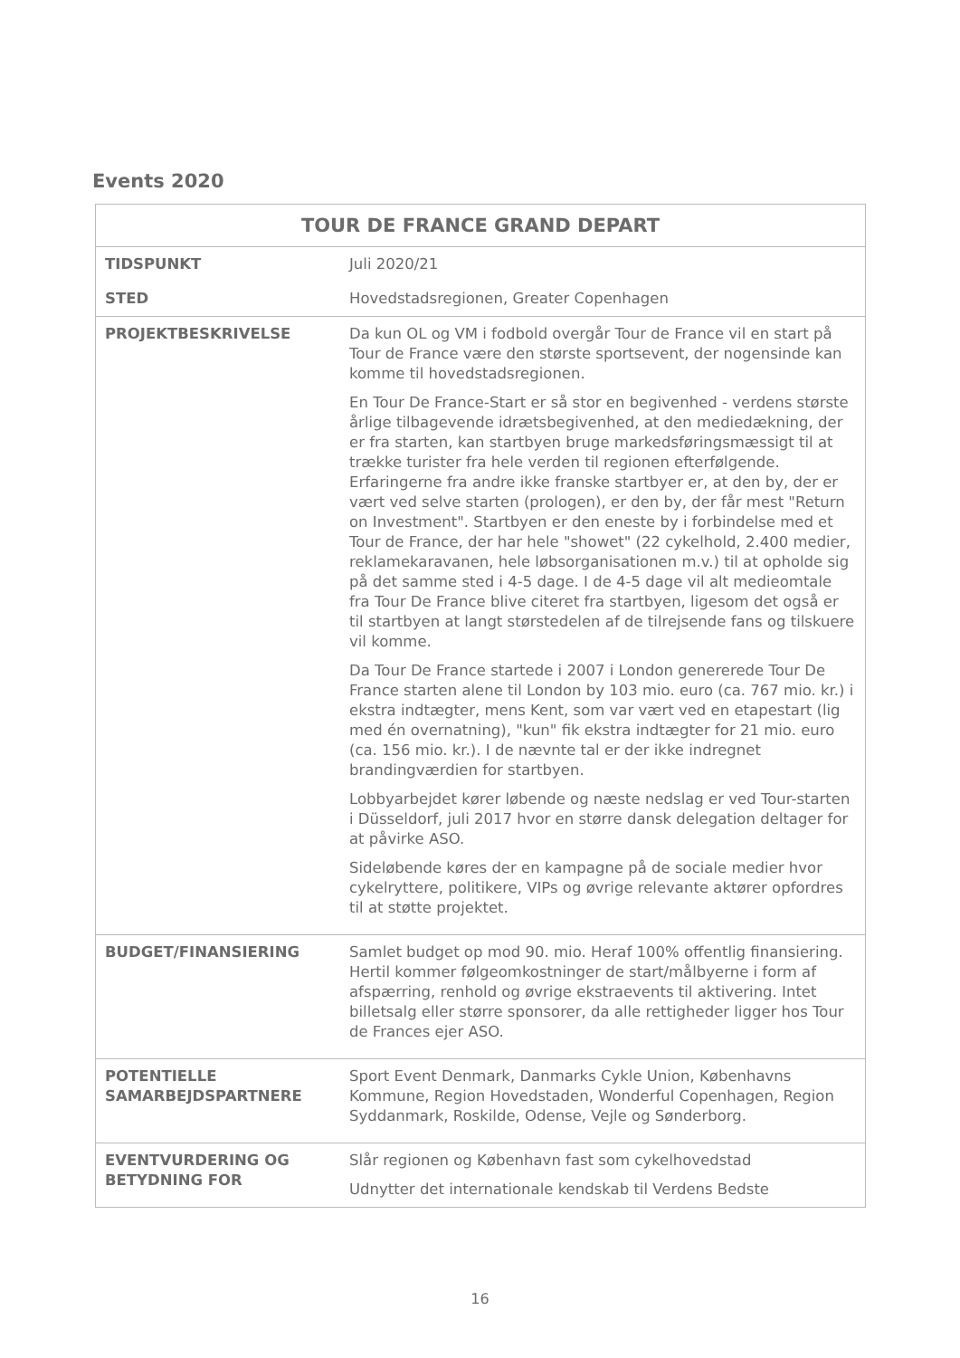Events 2020
| TOUR DE FRANCE GRAND DEPART | |
| --- | --- |
| TIDSPUNKT | Juli 2020/21 |
| STED | Hovedstadsregionen, Greater Copenhagen |
| PROJEKTBESKRIVELSE | Da kun OL og VM i fodbold overgår Tour de France vil en start på Tour de France være den største sportsevent, der nogensinde kan komme til hovedstadsregionen. En Tour De France-Start er så stor en begivenhed - verdens største årlige tilbagevende idrætsbegivenhed, at den mediedækning, der er fra starten, kan startbyen bruge markedsføringsmæssigt til at trække turister fra hele verden til regionen efterfølgende. Erfaringerne fra andre ikke franske startbyer er, at den by, der er vært ved selve starten (prologen), er den by, der får mest "Return on Investment". Startbyen er den eneste by i forbindelse med et Tour de France, der har hele "showet" (22 cykelhold, 2.400 medier, reklamekaravanen, hele løbsorganisationen m.v.) til at opholde sig på det samme sted i 4-5 dage. I de 4-5 dage vil alt medieomtale fra Tour De France blive citeret fra startbyen, ligesom det også er til startbyen at langt størstedelen af de tilrejsende fans og tilskuere vil komme. Da Tour De France startede i 2007 i London genererede Tour De France starten alene til London by 103 mio. euro (ca. 767 mio. kr.) i ekstra indtægter, mens Kent, som var vært ved en etapestart (lig med én overnatning), "kun" fik ekstra indtægter for 21 mio. euro (ca. 156 mio. kr.). I de nævnte tal er der ikke indregnet brandingværdien for startbyen. Lobbyarbejdet kører løbende og næste nedslag er ved Tour-starten i Düsseldorf, juli 2017 hvor en større dansk delegation deltager for at påvirke ASO. Sideløbende køres der en kampagne på de sociale medier hvor cykelryttere, politikere, VIPs og øvrige relevante aktører opfordres til at støtte projektet. |
| BUDGET/FINANSIERING | Samlet budget op mod 90. mio. Heraf 100% offentlig finansiering. Hertil kommer følgeomkostninger de start/målbyerne i form af afspærring, renhold og øvrige ekstraevents til aktivering. Intet billetsalg eller større sponsorer, da alle rettigheder ligger hos Tour de Frances ejer ASO. |
| POTENTIELLE SAMARBEJDSPARTNERE | Sport Event Denmark, Danmarks Cykle Union, Københavns Kommune, Region Hovedstaden, Wonderful Copenhagen, Region Syddanmark, Roskilde, Odense, Vejle og Sønderborg. |
| EVENTVURDERING OG BETYDNING FOR | Slår regionen og København fast som cykelhovedstad Udnytter det internationale kendskab til Verdens Bedste |
16